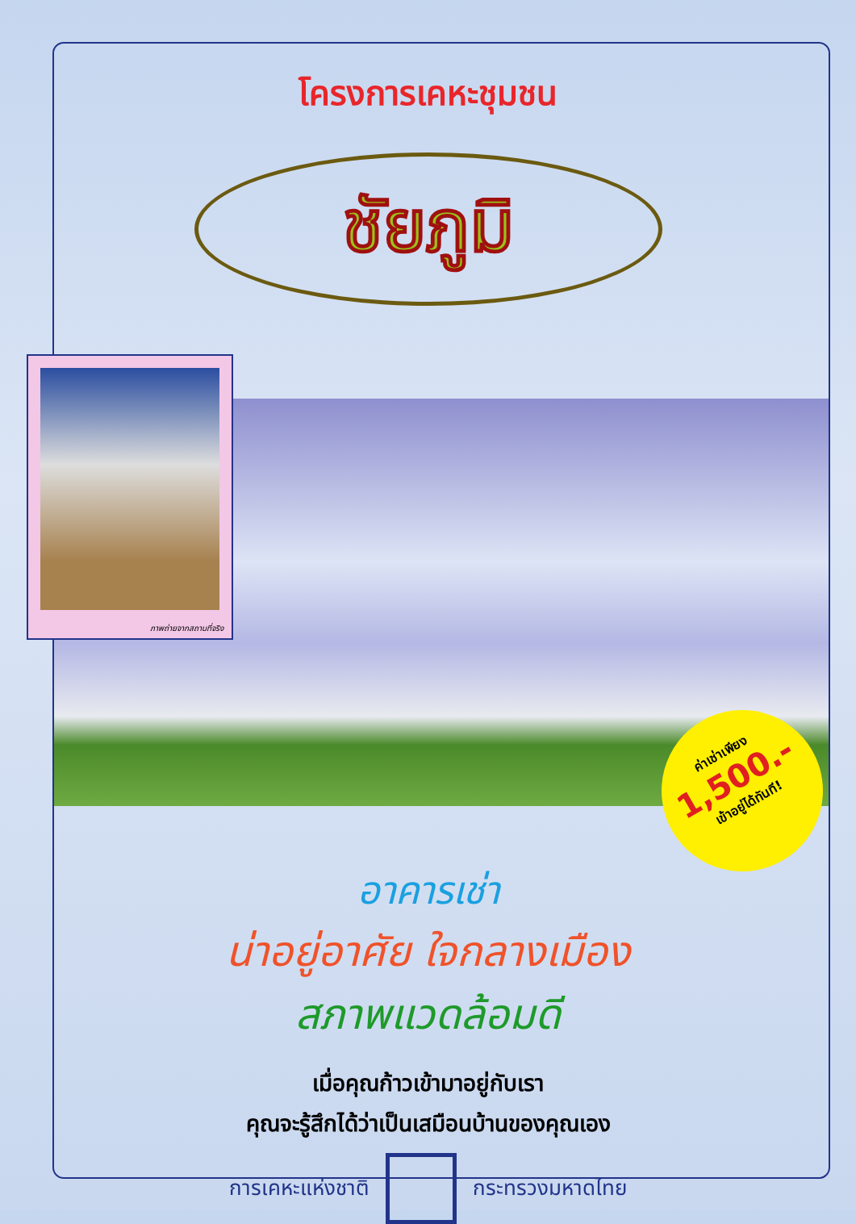โครงการเคหะชุมชน
ชัยภูมิ
ภาพถ่ายจากสถานที่จริง
ค่าเช่าเพียง
1,500.-
เข้าอยู่ได้ทันที!
อาคารเช่า
น่าอยู่อาศัย ใจกลางเมือง
สภาพแวดล้อมดี
เมื่อคุณก้าวเข้ามาอยู่กับเรา
คุณจะรู้สึกได้ว่าเป็นเสมือนบ้านของคุณเอง
การเคหะแห่งชาติ กระทรวงมหาดไทย